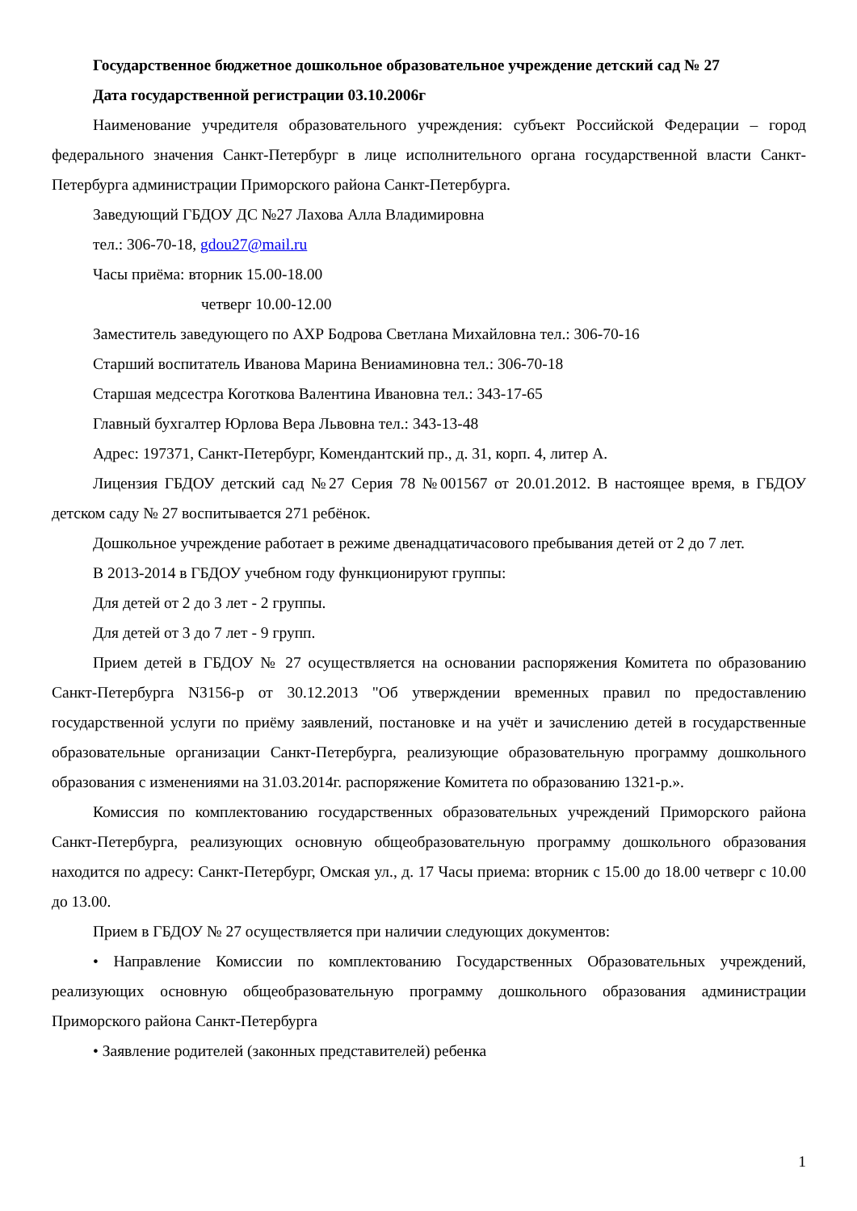Государственное бюджетное дошкольное образовательное учреждение детский сад № 27
Дата государственной регистрации 03.10.2006г
Наименование учредителя образовательного учреждения: субъект Российской Федерации – город федерального значения Санкт-Петербург в лице исполнительного органа государственной власти Санкт-Петербурга администрации Приморского района Санкт-Петербурга.
Заведующий ГБДОУ ДС №27 Лахова Алла Владимировна
тел.: 306-70-18, gdou27@mail.ru
Часы приёма: вторник 15.00-18.00
четверг 10.00-12.00
Заместитель заведующего по АХР Бодрова Светлана Михайловна тел.: 306-70-16
Старший воспитатель Иванова Марина Вениаминовна тел.: 306-70-18
Старшая медсестра Коготкова Валентина Ивановна тел.: 343-17-65
Главный бухгалтер Юрлова Вера Львовна тел.: 343-13-48
Адрес: 197371, Санкт-Петербург, Комендантский пр., д. 31, корп. 4, литер А.
Лицензия ГБДОУ детский сад №27 Серия 78 №001567 от 20.01.2012. В настоящее время, в ГБДОУ детском саду № 27 воспитывается 271 ребёнок.
Дошкольное учреждение работает в режиме двенадцатичасового пребывания детей от 2 до 7 лет.
В 2013-2014 в ГБДОУ учебном году функционируют группы:
Для детей от 2 до 3 лет - 2 группы.
Для детей от 3 до 7 лет - 9 групп.
Прием детей в ГБДОУ № 27 осуществляется на основании распоряжения Комитета по образованию Санкт-Петербурга N3156-р от 30.12.2013 "Об утверждении временных правил по предоставлению государственной услуги по приёму заявлений, постановке и на учёт и зачислению детей в государственные образовательные организации Санкт-Петербурга, реализующие образовательную программу дошкольного образования с изменениями на 31.03.2014г. распоряжение Комитета по образованию 1321-р.».
Комиссия по комплектованию государственных образовательных учреждений Приморского района Санкт-Петербурга, реализующих основную общеобразовательную программу дошкольного образования находится по адресу: Санкт-Петербург, Омская ул., д. 17 Часы приема: вторник с 15.00 до 18.00 четверг с 10.00 до 13.00.
Прием в ГБДОУ № 27 осуществляется при наличии следующих документов:
• Направление Комиссии по комплектованию Государственных Образовательных учреждений, реализующих основную общеобразовательную программу дошкольного образования администрации Приморского района Санкт-Петербурга
• Заявление родителей (законных представителей) ребенка
1